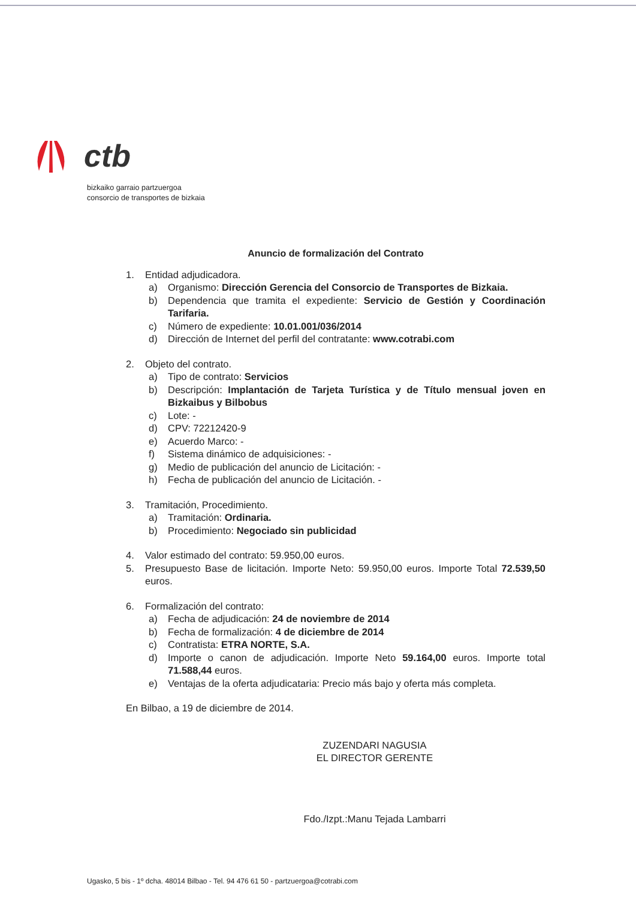ctb
bizkaiko garraio partzuergoa
consorcio de transportes de bizkaia
Anuncio de formalización del Contrato
1. Entidad adjudicadora.
a) Organismo: Dirección Gerencia del Consorcio de Transportes de Bizkaia.
b) Dependencia que tramita el expediente: Servicio de Gestión y Coordinación Tarifaria.
c) Número de expediente: 10.01.001/036/2014
d) Dirección de Internet del perfil del contratante: www.cotrabi.com
2. Objeto del contrato.
a) Tipo de contrato: Servicios
b) Descripción: Implantación de Tarjeta Turística y de Título mensual joven en Bizkaibus y Bilbobus
c) Lote: -
d) CPV: 72212420-9
e) Acuerdo Marco: -
f) Sistema dinámico de adquisiciones: -
g) Medio de publicación del anuncio de Licitación: -
h) Fecha de publicación del anuncio de Licitación. -
3. Tramitación, Procedimiento.
a) Tramitación: Ordinaria.
b) Procedimiento: Negociado sin publicidad
4. Valor estimado del contrato: 59.950,00 euros.
5. Presupuesto Base de licitación. Importe Neto: 59.950,00 euros. Importe Total 72.539,50 euros.
6. Formalización del contrato:
a) Fecha de adjudicación: 24 de noviembre de 2014
b) Fecha de formalización: 4 de diciembre de 2014
c) Contratista: ETRA NORTE, S.A.
d) Importe o canon de adjudicación. Importe Neto 59.164,00 euros. Importe total 71.588,44 euros.
e) Ventajas de la oferta adjudicataria: Precio más bajo y oferta más completa.
En Bilbao, a 19 de diciembre de 2014.
ZUZENDARI NAGUSIA
EL DIRECTOR GERENTE
Fdo./Izpt.:Manu Tejada Lambarri
Ugasko, 5 bis - 1º dcha. 48014 Bilbao - Tel. 94 476 61 50 - partzuergoa@cotrabi.com